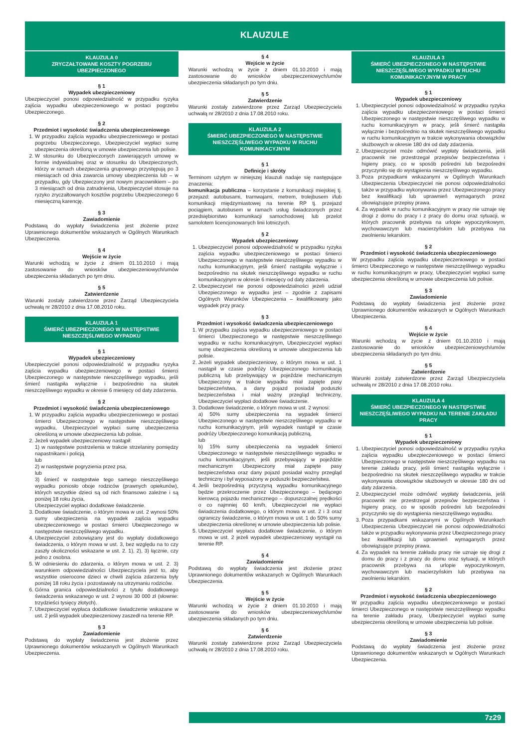KLAUZULE
KLAUZULA 0
ZRYCZAŁTOWANE KOSZTY POGRZEBU UBEZPIECZONEGO
§ 1
Wypadek ubezpieczeniowy
Ubezpieczyciel ponosi odpowiedzialność w przypadku ryzyka zajścia wypadku ubezpieczeniowego w postaci pogrzebu Ubezpieczonego.
§ 2
Przedmiot i wysokość świadczenia ubezpieczeniowego
1. W przypadku zajścia wypadku ubezpieczeniowego w postaci pogrzebu Ubezpieczonego, Ubezpieczyciel wypłaci sumę ubezpieczenia określoną w umowie ubezpieczenia lub polisie.
2. W stosunku do Ubezpieczonych zawierających umowę w formie indywidualnej oraz w stosunku do Ubezpieczonych, którzy w ramach ubezpieczenia grupowego przystępują po 3 miesiącach od dnia zawarcia umowy ubezpieczenia lub – w przypadku, gdy Ubezpieczony jest nowym pracownikiem – po 3 miesiącach od dnia zatrudnienia, Ubezpieczyciel stosuje na ryzyko zryczałtowanych kosztów pogrzebu Ubezpieczonego 6 miesięczną karencję.
§ 3
Zawiadomienie
Podstawą do wypłaty świadczenia jest złożenie przez Uprawnionego dokumentów wskazanych w Ogólnych Warunkach Ubezpieczenia.
§ 4
Wejście w życie
Warunki wchodzą w życie z dniem 01.10.2010 i mają zastosowanie do wniosków ubezpieczeniowych/umów ubezpieczenia składanych po tym dniu.
§ 5
Zatwierdzenie
Warunki zostały zatwierdzone przez Zarząd Ubezpieczyciela uchwałą nr 28/2010 z dnia 17.08.2010 roku.
KLAUZULA 1
ŚMIERĆ UBEZPIECZONEGO W NASTĘPSTWIE NIESZCZĘŚLIWEGO WYPADKU
§ 1
Wypadek ubezpieczeniowy
Ubezpieczyciel ponosi odpowiedzialność w przypadku ryzyka zajścia wypadku ubezpieczeniowego w postaci śmierci Ubezpieczonego w następstwie nieszczęśliwego wypadku, jeśli śmierć nastąpiła wyłącznie i bezpośrednio na skutek nieszczęśliwego wypadku w okresie 6 miesięcy od daty zdarzenia.
§ 2
Przedmiot i wysokość świadczenia ubezpieczeniowego
1. W przypadku zajścia wypadku ubezpieczeniowego w postaci śmierci Ubezpieczonego w następstwie nieszczęśliwego wypadku, Ubezpieczyciel wypłaci sumę ubezpieczenia określoną w umowie ubezpieczenia lub polisie.
2. Jeżeli wypadek ubezpieczeniowy nastąpił:
1) w następstwie postrzelenia w trakcie strzelaniny pomiędzy napastnikami i policją
lub
2) w następstwie pogryzienia przez psa,
lub
3) śmierć w następstwie tego samego nieszczęśliwego wypadku poniosło oboje rodziców (prawnych opiekunów), których wszystkie dzieci są od nich finansowo zależne i są poniżej 18 roku życia,
Ubezpieczyciel wypłaci dodatkowe świadczenie.
3. Dodatkowe świadczenie, o którym mowa w ust. 2 wynosi 50% sumy ubezpieczenia na wypadek zajścia wypadku ubezpieczeniowego w postaci śmierci Ubezpieczonego w następstwie nieszczęśliwego wypadku.
4. Ubezpieczyciel zobowiązany jest do wypłaty dodatkowego świadczenia, o którym mowa w ust. 3, bez względu na to czy zaszły okoliczności wskazane w ust. 2. 1), 2), 3) łącznie, czy jedno z osobna.
5. W odniesieniu do zdarzenia, o którym mowa w ust. 2. 3) warunkiem odpowiedzialności Ubezpieczyciela jest to, aby wszystkie osierocone dzieci w chwili zajścia zdarzenia były poniżej 18 roku życia i pozostawały na utrzymaniu rodziców.
6. Górna granica odpowiedzialności z tytułu dodatkowego świadczenia wskazanego w ust. 2 wynosi 30 000 zł (słownie: trzydzieści tysięcy złotych).
7. Ubezpieczyciel wypłaca dodatkowe świadczenie wskazane w ust. 2 jeśli wypadek ubezpieczeniowy zaszedł na terenie RP.
§ 3
Zawiadomienie
Podstawą do wypłaty świadczenia jest złożenie przez Uprawnionego dokumentów wskazanych w Ogólnych Warunkach Ubezpieczenia.
§ 4
Wejście w życie
Warunki wchodzą w życie z dniem 01.10.2010 i mają zastosowanie do wniosków ubezpieczeniowych/umów ubezpieczenia składanych po tym dniu.
§ 5
Zatwierdzenie
Warunki zostały zatwierdzone przez Zarząd Ubezpieczyciela uchwałą nr 28/2010 z dnia 17.08.2010 roku.
KLAUZULA 2
ŚMIERĆ UBEZPIECZONEGO W NASTĘPSTWIE NIESZCZĘŚLIWEGO WYPADKU W RUCHU KOMUNIKACYJNYM
§ 1
Definicje i skróty
Terminom użytym w niniejszej klauzuli nadaje się następujące znaczenia:
komunikacja publiczna – korzystanie z komunikacji miejskiej tj. przejazd: autobusami, tramwajami, metrem, trolejbusem i/lub komunikacji międzymiastowej na terenie RP tj. przejazd pociągiem, autobusem w ramach usług świadczonych przez przedsiębiorstwo komunikacji samochodowej lub przelot samolotem licencjonowanych linii lotniczych.
§ 2
Wypadek ubezpieczeniowy
1. Ubezpieczyciel ponosi odpowiedzialność w przypadku ryzyka zajścia wypadku ubezpieczeniowego w postaci śmierci Ubezpieczonego w następstwie nieszczęśliwego wypadku w ruchu komunikacyjnym, jeśli śmierć nastąpiła wyłącznie i bezpośrednio na skutek nieszczęśliwego wypadku w ruchu komunikacyjnym w okresie 6 miesięcy od daty zdarzenia.
2. Ubezpieczyciel nie ponosi odpowiedzialności jeżeli udział Ubezpieczonego w wypadku jest – zgodnie z zapisami Ogólnych Warunków Ubezpieczenia – kwalifikowany jako wypadek przy pracy.
§ 3
Przedmiot i wysokość świadczenia ubezpieczeniowego
1. W przypadku zajścia wypadku ubezpieczeniowego w postaci śmierci Ubezpieczonego w następstwie nieszczęśliwego wypadku w ruchu komunikacyjnym, Ubezpieczyciel wypłaci sumę ubezpieczenia określoną w umowie ubezpieczenia lub polisie.
2. Jeżeli wypadek ubezpieczeniowy, o którym mowa w ust. 1 nastąpił w czasie podróży Ubezpieczonego komunikacją publiczną lub przebywający w pojeździe mechanicznym Ubezpieczony w trakcie wypadku miał zapięte pasy bezpieczeństwa, a dany pojazd posiadał poduszki bezpieczeństwa i miał ważny przegląd techniczny, Ubezpieczyciel wypłaci dodatkowe świadczenie.
3. Dodatkowe świadczenie, o którym mowa w ust. 2 wynosi:
a) 50% sumy ubezpieczenia na wypadek śmierci Ubezpieczonego w następstwie nieszczęśliwego wypadku w ruchu komunikacyjnym, jeśli wypadek nastąpił w czasie podróży Ubezpieczonego komunikacją publiczną,
lub
b) 15% sumy ubezpieczenia na wypadek śmierci Ubezpieczonego w następstwie nieszczęśliwego wypadku w ruchu komunikacyjnym, jeśli przebywający w pojeździe mechanicznym Ubezpieczony miał zapięte pasy bezpieczeństwa oraz dany pojazd posiadał ważny przegląd techniczny i był wyposażony w poduszki bezpieczeństwa.
4. Jeśli bezpośrednią przyczyną wypadku komunikacyjnego będzie przekroczenie przez Ubezpieczonego – będącego kierowcą pojazdu mechanicznego – dopuszczalnej prędkości o co najmniej 60 km/h, Ubezpieczyciel nie wypłaci świadczenia dodatkowego, o którym mowa w ust. 2 i 3 oraz ograniczy świadczenie, o którym mowa w ust. 1 do 50% sumy ubezpieczenia określonej w umowie ubezpieczenia lub polisie.
5. Ubezpieczyciel wypłaca dodatkowe świadczenie, o którym mowa w ust. 2 jeżeli wypadek ubezpieczeniowy wystąpił na terenie RP.
§ 4
Zawiadomienie
Podstawą do wypłaty świadczenia jest złożenie przez Uprawnionego dokumentów wskazanych w Ogólnych Warunkach Ubezpieczenia.
§ 5
Wejście w życie
Warunki wchodzą w życie z dniem 01.10.2010 i mają zastosowanie do wniosków ubezpieczeniowych/umów ubezpieczenia składanych po tym dniu.
§ 6
Zatwierdzenie
Warunki zostały zatwierdzone przez Zarząd Ubezpieczyciela uchwałą nr 28/2010 z dnia 17.08.2010 roku.
KLAUZULA 3
ŚMIERĆ UBEZPIECZONEGO W NASTĘPSTWIE NIESZCZĘŚLIWEGO WYPADKU W RUCHU KOMUNIKACYJNYM W PRACY
§ 1
Wypadek ubezpieczeniowy
1. Ubezpieczyciel ponosi odpowiedzialność w przypadku ryzyka zajścia wypadku ubezpieczeniowego w postaci śmierci Ubezpieczonego w następstwie nieszczęśliwego wypadku w ruchu komunikacyjnym w pracy, jeśli śmierć nastąpiła wyłącznie i bezpośrednio na skutek nieszczęśliwego wypadku w ruchu komunikacyjnym w trakcie wykonywania obowiązków służbowych w okresie 180 dni od daty zdarzenia.
2. Ubezpieczyciel może odmówić wypłaty świadczenia, jeśli pracownik nie przestrzegał przepisów bezpieczeństwa i higieny pracy, co w sposób pośredni lub bezpośredni przyczyniło się do wystąpienia nieszczęśliwego wypadku.
3. Poza przypadkami wskazanymi w Ogólnych Warunkach Ubezpieczenia Ubezpieczyciel nie ponosi odpowiedzialności także w przypadku wykonywania przez Ubezpieczonego pracy bez kwalifikacji lub uprawnień wymaganych przez obowiązujące przepisy prawa.
4. Za wypadek w ruchu komunikacyjnym w pracy nie uznaje się drogi z domu do pracy i z pracy do domu oraz sytuacji, w których pracownik przebywa na urlopie wypoczynkowym, wychowawczym lub macierzyńskim lub przebywa na zwolnieniu lekarskim.
§ 2
Przedmiot i wysokość świadczenia ubezpieczeniowego
W przypadku zajścia wypadku ubezpieczeniowego w postaci śmierci Ubezpieczonego w następstwie nieszczęśliwego wypadku w ruchu komunikacyjnym w pracy, Ubezpieczyciel wypłaci sumę ubezpieczenia określoną w umowie ubezpieczenia lub polisie.
§ 3
Zawiadomienie
Podstawą do wypłaty świadczenia jest złożenie przez Uprawnionego dokumentów wskazanych w Ogólnych Warunkach Ubezpieczenia.
§ 4
Wejście w życie
Warunki wchodzą w życie z dniem 01.10.2010 i mają zastosowanie do wniosków ubezpieczeniowych/umów ubezpieczenia składanych po tym dniu.
§ 5
Zatwierdzenie
Warunki zostały zatwierdzone przez Zarząd Ubezpieczyciela uchwałą nr 28/2010 z dnia 17.08.2010 roku.
KLAUZULA 4
ŚMIERĆ UBEZPIECZONEGO W NASTĘPSTWIE NIESZCZĘŚLIWEGO WYPADKU NA TERENIE ZAKŁADU PRACY
§ 1
Wypadek ubezpieczeniowy
1. Ubezpieczyciel ponosi odpowiedzialność w przypadku ryzyka zajścia wypadku ubezpieczeniowego w postaci śmierci Ubezpieczonego w następstwie nieszczęśliwego wypadku na terenie zakładu pracy, jeśli śmierć nastąpiła wyłącznie i bezpośrednio na skutek nieszczęśliwego wypadku w trakcie wykonywania obowiązków służbowych w okresie 180 dni od daty zdarzenia.
2. Ubezpieczyciel może odmówić wypłaty świadczenia, jeśli pracownik nie przestrzegał przepisów bezpieczeństwa i higieny pracy, co w sposób pośredni lub bezpośredni przyczyniło się do wystąpienia nieszczęśliwego wypadku.
3. Poza przypadkami wskazanymi w Ogólnych Warunkach Ubezpieczenia Ubezpieczyciel nie ponosi odpowiedzialności także w przypadku wykonywania przez Ubezpieczonego pracy bez kwalifikacji lub uprawnień wymaganych przez obowiązujące przepisy prawa.
4. Za wypadek na terenie zakładu pracy nie uznaje się drogi z domu do pracy i z pracy do domu oraz sytuacji, w których pracownik przebywa na urlopie wypoczynkowym, wychowawczym lub macierzyńskim lub przebywa na zwolnieniu lekarskim.
§ 2
Przedmiot i wysokość świadczenia ubezpieczeniowego
W przypadku zajścia wypadku ubezpieczeniowego w postaci śmierci Ubezpieczonego w następstwie nieszczęśliwego wypadku na terenie zakładu pracy, Ubezpieczyciel wypłaci sumę ubezpieczenia określoną w umowie ubezpieczenia lub polisie.
§ 3
Zawiadomienie
Podstawą do wypłaty świadczenia jest złożenie przez Uprawnionego dokumentów wskazanych w Ogólnych Warunkach Ubezpieczenia.
7z29